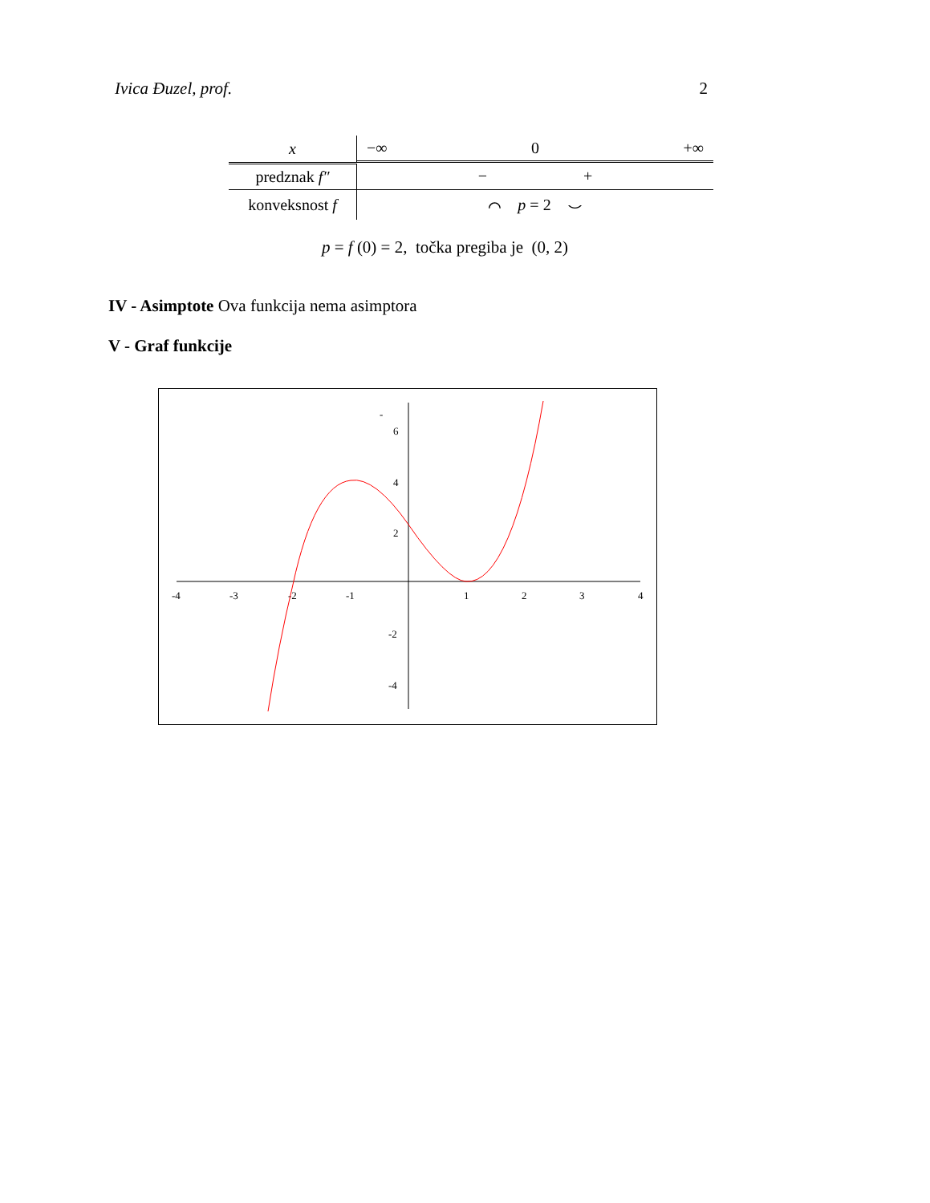Ivica Đuzel, prof. 2
| x | −∞ 0 +∞ |
| predznak f″ | − + |
| konveksnost f | ⌒ p = 2 ⌣ |
p = f (0) = 2, točka pregiba je (0, 2)
IV - Asimptote Ova funkcija nema asimptora
V - Graf funkcije
-4
-3
-2
-1
1
2
3
4
6
4
2
-2
-4
-